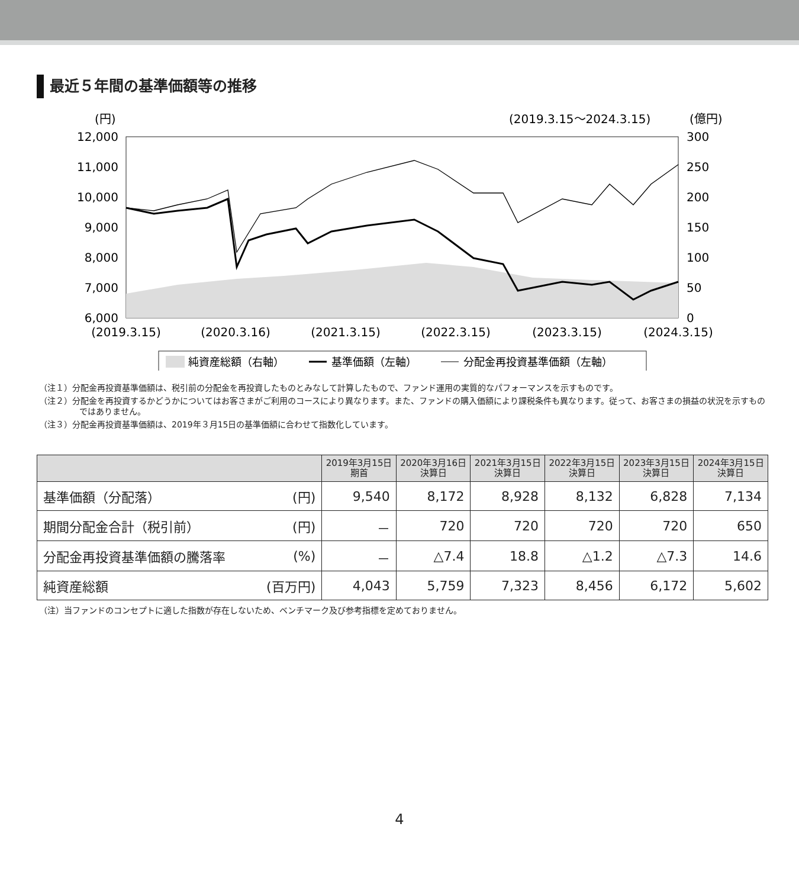最近５年間の基準価額等の推移
(円)
(2019.3.15～2024.3.15)
(億円)
12,000
11,000
10,000
9,000
8,000
7,000
6,000
300
250
200
150
100
50
0
(2019.3.15)
(2020.3.16)
(2021.3.15)
(2022.3.15)
(2023.3.15)
(2024.3.15)
純資産総額（右軸）
基準価額（左軸）
分配金再投資基準価額（左軸）
（注１）分配金再投資基準価額は、税引前の分配金を再投資したものとみなして計算したもので、ファンド運用の実質的なパフォーマンスを示すものです。
（注２）分配金を再投資するかどうかについてはお客さまがご利用のコースにより異なります。また、ファンドの購入価額により課税条件も異なります。従って、お客さまの損益の状況を示すものではありません。
（注３）分配金再投資基準価額は、2019年３月15日の基準価額に合わせて指数化しています。
| | | 2019年3月15日 期首 | 2020年3月16日 決算日 | 2021年3月15日 決算日 | 2022年3月15日 決算日 | 2023年3月15日 決算日 | 2024年3月15日 決算日 |
| --- | --- | --- | --- | --- | --- | --- | --- |
| 基準価額（分配落） | (円) | 9,540 | 8,172 | 8,928 | 8,132 | 6,828 | 7,134 |
| 期間分配金合計（税引前） | (円) | － | 720 | 720 | 720 | 720 | 650 |
| 分配金再投資基準価額の騰落率 | (%) | － | △7.4 | 18.8 | △1.2 | △7.3 | 14.6 |
| 純資産総額 | (百万円) | 4,043 | 5,759 | 7,323 | 8,456 | 6,172 | 5,602 |
（注）当ファンドのコンセプトに適した指数が存在しないため、ベンチマーク及び参考指標を定めておりません。
4